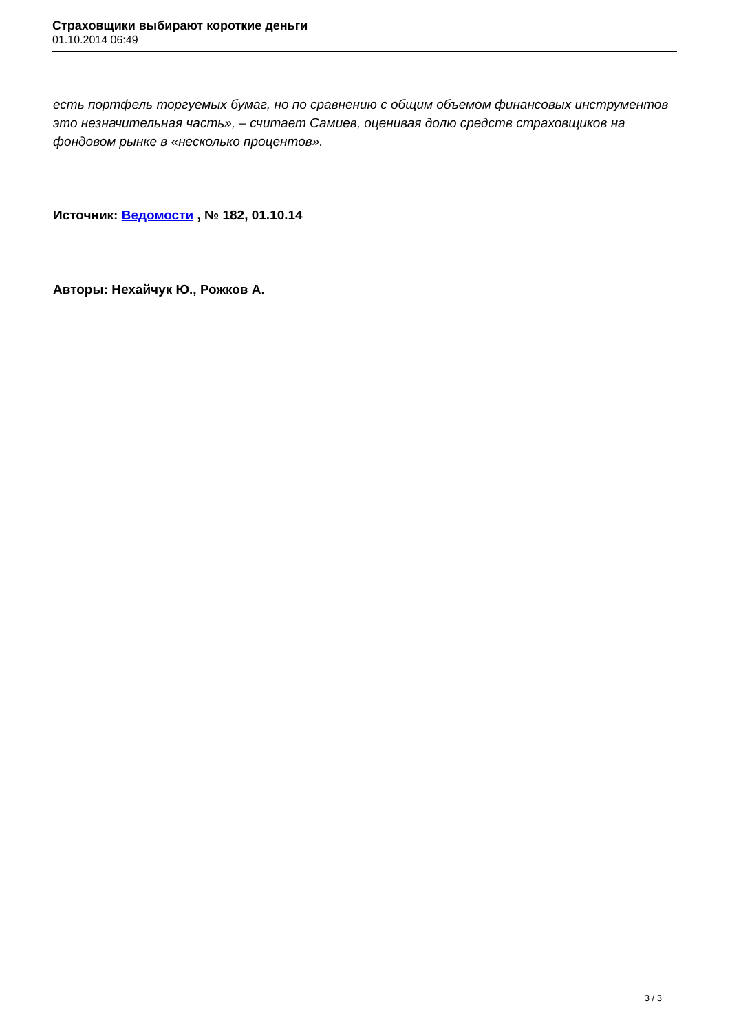Страховщики выбирают короткие деньги
01.10.2014 06:49
есть портфель торгуемых бумаг, но по сравнению с общим объемом финансовых инструментов это незначительная часть», – считает Самиев, оценивая долю средств страховщиков на фондовом рынке в «несколько процентов».
Источник: Ведомости , № 182, 01.10.14
Авторы: Нехайчук Ю., Рожков А.
3 / 3